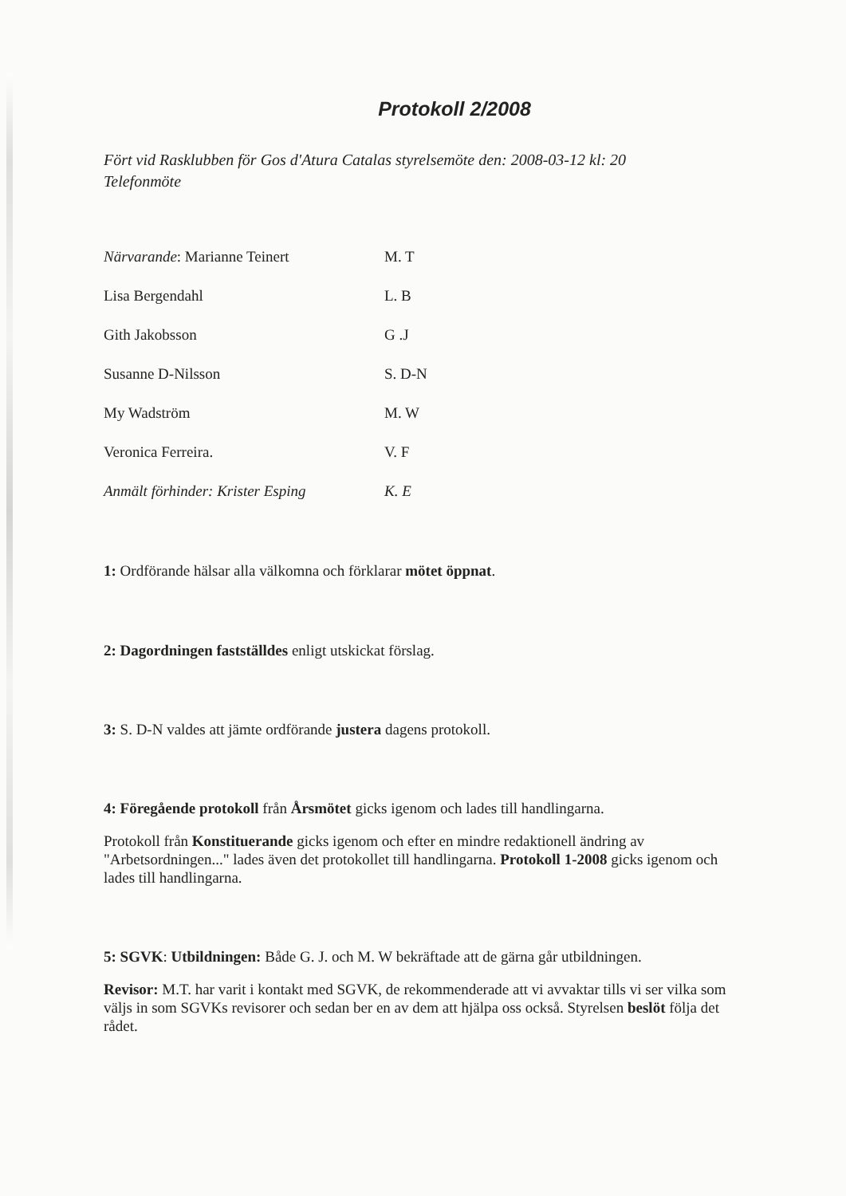Protokoll 2/2008
Fört vid Rasklubben för Gos d'Atura Catalas styrelsemöte den: 2008-03-12 kl: 20
Telefonmöte
Närvarande: Marianne Teinert M. T
Lisa Bergendahl L. B
Gith Jakobsson G .J
Susanne D-Nilsson S. D-N
My Wadström M. W
Veronica Ferreira. V. F
Anmält förhinder: Krister Esping K. E
1: Ordförande hälsar alla välkomna och förklarar mötet öppnat.
2: Dagordningen fastställdes enligt utskickat förslag.
3: S. D-N valdes att jämte ordförande justera dagens protokoll.
4: Föregående protokoll från Årsmötet gicks igenom och lades till handlingarna.
Protokoll från Konstituerande gicks igenom och efter en mindre redaktionell ändring av "Arbetsordningen..." lades även det protokollet till handlingarna. Protokoll 1-2008 gicks igenom och lades till handlingarna.
5: SGVK: Utbildningen: Både G. J. och M. W bekräftade att de gärna går utbildningen.
Revisor: M.T. har varit i kontakt med SGVK, de rekommenderade att vi avvaktar tills vi ser vilka som väljs in som SGVKs revisorer och sedan ber en av dem att hjälpa oss också. Styrelsen beslöt följa det rådet.